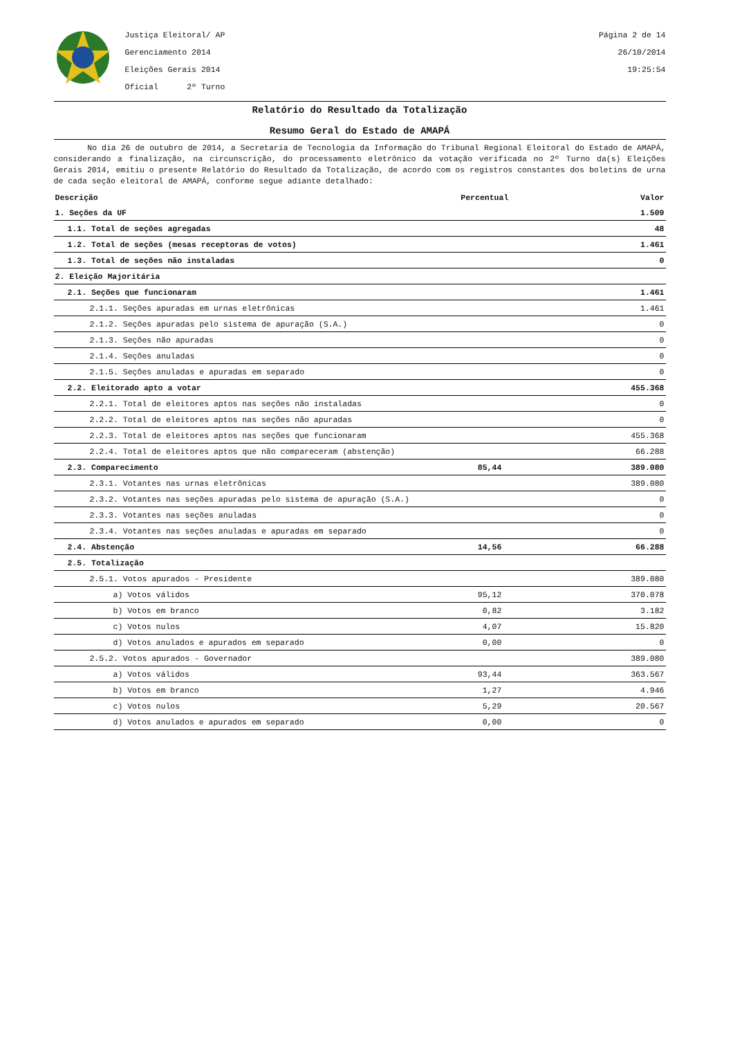Justiça Eleitoral/ AP
Gerenciamento 2014
Eleições Gerais 2014
Oficial 2º Turno
Página 2 de 14
26/10/2014
19:25:54
Relatório do Resultado da Totalização
Resumo Geral do Estado de AMAPÁ
No dia 26 de outubro de 2014, a Secretaria de Tecnologia da Informação do Tribunal Regional Eleitoral do Estado de AMAPÁ, considerando a finalização, na circunscrição, do processamento eletrônico da votação verificada no 2º Turno da(s) Eleições Gerais 2014, emitiu o presente Relatório do Resultado da Totalização, de acordo com os registros constantes dos boletins de urna de cada seção eleitoral de AMAPÁ, conforme segue adiante detalhado:
| Descrição | Percentual | Valor |
| --- | --- | --- |
| 1. Seções da UF | | 1.509 |
| 1.1. Total de seções agregadas | | 48 |
| 1.2. Total de seções (mesas receptoras de votos) | | 1.461 |
| 1.3. Total de seções não instaladas | | 0 |
| 2. Eleição Majoritária | | |
| 2.1. Seções que funcionaram | | 1.461 |
| 2.1.1. Seções apuradas em urnas eletrônicas | | 1.461 |
| 2.1.2. Seções apuradas pelo sistema de apuração (S.A.) | | 0 |
| 2.1.3. Seções não apuradas | | 0 |
| 2.1.4. Seções anuladas | | 0 |
| 2.1.5. Seções anuladas e apuradas em separado | | 0 |
| 2.2. Eleitorado apto a votar | | 455.368 |
| 2.2.1. Total de eleitores aptos nas seções não instaladas | | 0 |
| 2.2.2. Total de eleitores aptos nas seções não apuradas | | 0 |
| 2.2.3. Total de eleitores aptos nas seções que funcionaram | | 455.368 |
| 2.2.4. Total de eleitores aptos que não compareceram (abstenção) | | 66.288 |
| 2.3. Comparecimento | 85,44 | 389.080 |
| 2.3.1. Votantes nas urnas eletrônicas | | 389.080 |
| 2.3.2. Votantes nas seções apuradas pelo sistema de apuração (S.A.) | | 0 |
| 2.3.3. Votantes nas seções anuladas | | 0 |
| 2.3.4. Votantes nas seções anuladas e apuradas em separado | | 0 |
| 2.4. Abstenção | 14,56 | 66.288 |
| 2.5. Totalização | | |
| 2.5.1. Votos apurados - Presidente | | 389.080 |
| a) Votos válidos | 95,12 | 370.078 |
| b) Votos em branco | 0,82 | 3.182 |
| c) Votos nulos | 4,07 | 15.820 |
| d) Votos anulados e apurados em separado | 0,00 | 0 |
| 2.5.2. Votos apurados - Governador | | 389.080 |
| a) Votos válidos | 93,44 | 363.567 |
| b) Votos em branco | 1,27 | 4.946 |
| c) Votos nulos | 5,29 | 20.567 |
| d) Votos anulados e apurados em separado | 0,00 | 0 |